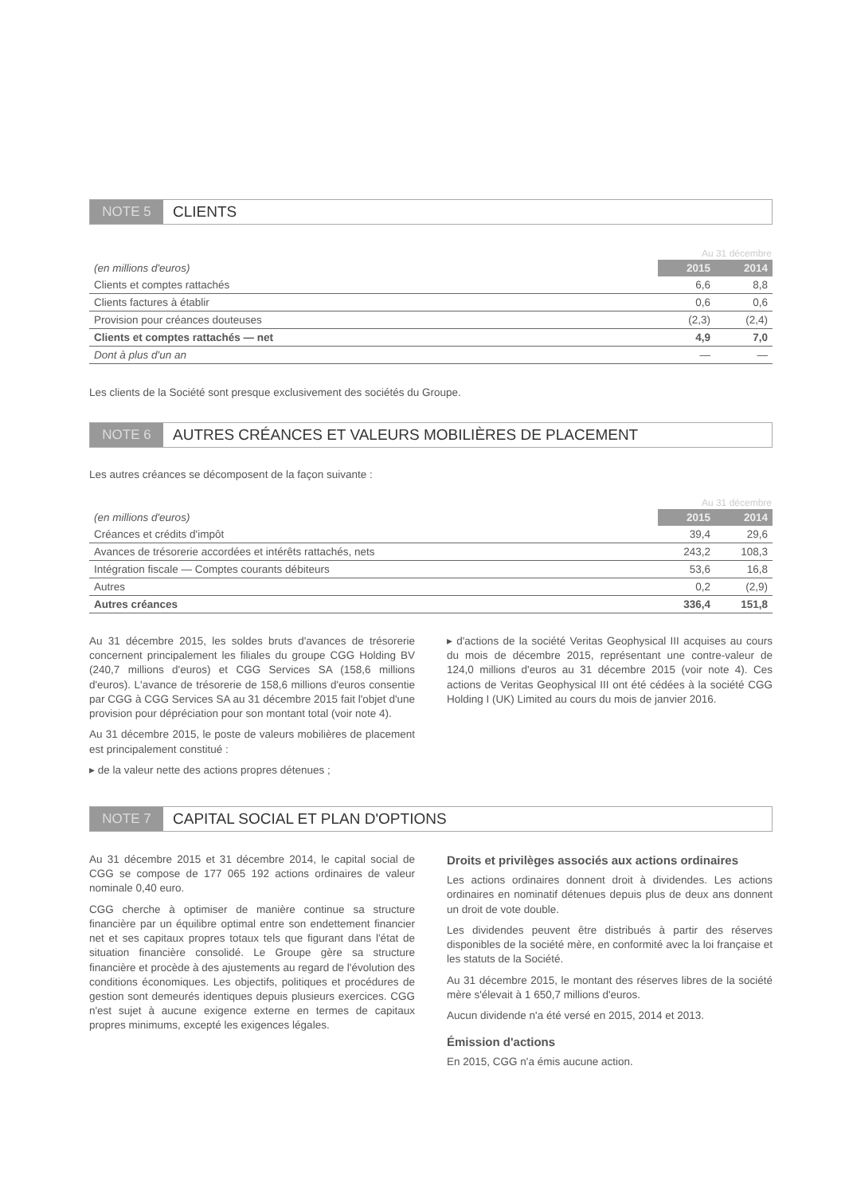NOTE 5 CLIENTS
| | Au 31 décembre | |
| --- | --- | --- |
| (en millions d'euros) | 2015 | 2014 |
| Clients et comptes rattachés | 6,6 | 8,8 |
| Clients factures à établir | 0,6 | 0,6 |
| Provision pour créances douteuses | (2,3) | (2,4) |
| Clients et comptes rattachés — net | 4,9 | 7,0 |
| Dont à plus d'un an | — | — |
Les clients de la Société sont presque exclusivement des sociétés du Groupe.
NOTE 6 AUTRES CRÉANCES ET VALEURS MOBILIÈRES DE PLACEMENT
Les autres créances se décomposent de la façon suivante :
| | Au 31 décembre | |
| --- | --- | --- |
| (en millions d'euros) | 2015 | 2014 |
| Créances et crédits d'impôt | 39,4 | 29,6 |
| Avances de trésorerie accordées et intérêts rattachés, nets | 243,2 | 108,3 |
| Intégration fiscale — Comptes courants débiteurs | 53,6 | 16,8 |
| Autres | 0,2 | (2,9) |
| Autres créances | 336,4 | 151,8 |
Au 31 décembre 2015, les soldes bruts d'avances de trésorerie concernent principalement les filiales du groupe CGG Holding BV (240,7 millions d'euros) et CGG Services SA (158,6 millions d'euros). L'avance de trésorerie de 158,6 millions d'euros consentie par CGG à CGG Services SA au 31 décembre 2015 fait l'objet d'une provision pour dépréciation pour son montant total (voir note 4).
Au 31 décembre 2015, le poste de valeurs mobilières de placement est principalement constitué :
▸ de la valeur nette des actions propres détenues ;
▸ d'actions de la société Veritas Geophysical III acquises au cours du mois de décembre 2015, représentant une contre-valeur de 124,0 millions d'euros au 31 décembre 2015 (voir note 4). Ces actions de Veritas Geophysical III ont été cédées à la société CGG Holding I (UK) Limited au cours du mois de janvier 2016.
NOTE 7 CAPITAL SOCIAL ET PLAN D'OPTIONS
Au 31 décembre 2015 et 31 décembre 2014, le capital social de CGG se compose de 177 065 192 actions ordinaires de valeur nominale 0,40 euro.
CGG cherche à optimiser de manière continue sa structure financière par un équilibre optimal entre son endettement financier net et ses capitaux propres totaux tels que figurant dans l'état de situation financière consolidé. Le Groupe gère sa structure financière et procède à des ajustements au regard de l'évolution des conditions économiques. Les objectifs, politiques et procédures de gestion sont demeurés identiques depuis plusieurs exercices. CGG n'est sujet à aucune exigence externe en termes de capitaux propres minimums, excepté les exigences légales.
Droits et privilèges associés aux actions ordinaires
Les actions ordinaires donnent droit à dividendes. Les actions ordinaires en nominatif détenues depuis plus de deux ans donnent un droit de vote double.
Les dividendes peuvent être distribués à partir des réserves disponibles de la société mère, en conformité avec la loi française et les statuts de la Société.
Au 31 décembre 2015, le montant des réserves libres de la société mère s'élevait à 1 650,7 millions d'euros.
Aucun dividende n'a été versé en 2015, 2014 et 2013.
Émission d'actions
En 2015, CGG n'a émis aucune action.